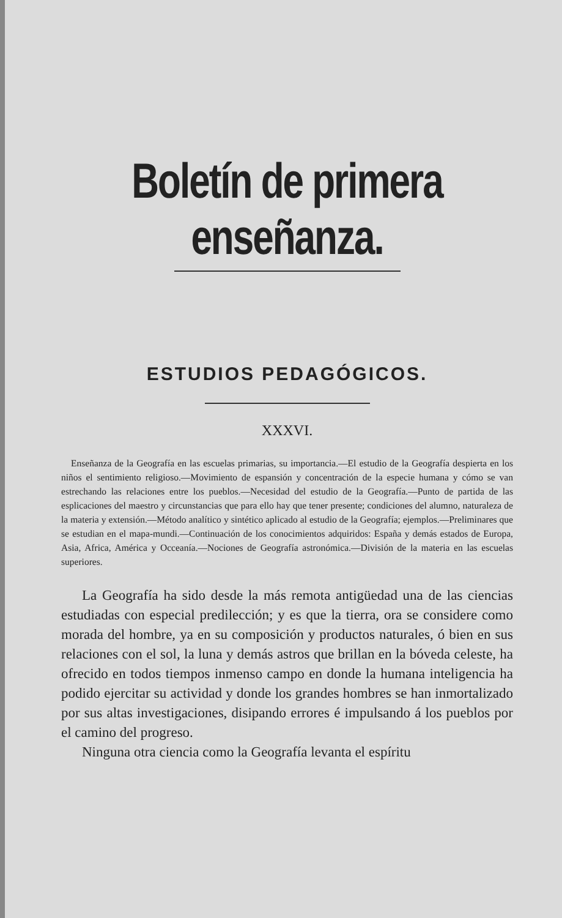Boletín de primera enseñanza.
ESTUDIOS PEDAGÓGICOS.
XXXVI.
Enseñanza de la Geografía en las escuelas primarias, su importancia.—El estudio de la Geografía despierta en los niños el sentimiento religioso.—Movimiento de espansión y concentración de la especie humana y cómo se van estrechando las relaciones entre los pueblos.—Necesidad del estudio de la Geografía.—Punto de partida de las esplicaciones del maestro y circunstancias que para ello hay que tener presente; condiciones del alumno, naturaleza de la materia y extensión.—Método analítico y sintético aplicado al estudio de la Geografía; ejemplos.—Preliminares que se estudian en el mapa-mundi.—Continuación de los conocimientos adquiridos: España y demás estados de Europa, Asia, Africa, América y Occeanía.—Nociones de Geografía astronómica.—División de la materia en las escuelas superiores.
La Geografía ha sido desde la más remota antigüedad una de las ciencias estudiadas con especial predilección; y es que la tierra, ora se considere como morada del hombre, ya en su composición y productos naturales, ó bien en sus relaciones con el sol, la luna y demás astros que brillan en la bóveda celeste, ha ofrecido en todos tiempos inmenso campo en donde la humana inteligencia ha podido ejercitar su actividad y donde los grandes hombres se han inmortalizado por sus altas investigaciones, disipando errores é impulsando á los pueblos por el camino del progreso.
Ninguna otra ciencia como la Geografía levanta el espíritu